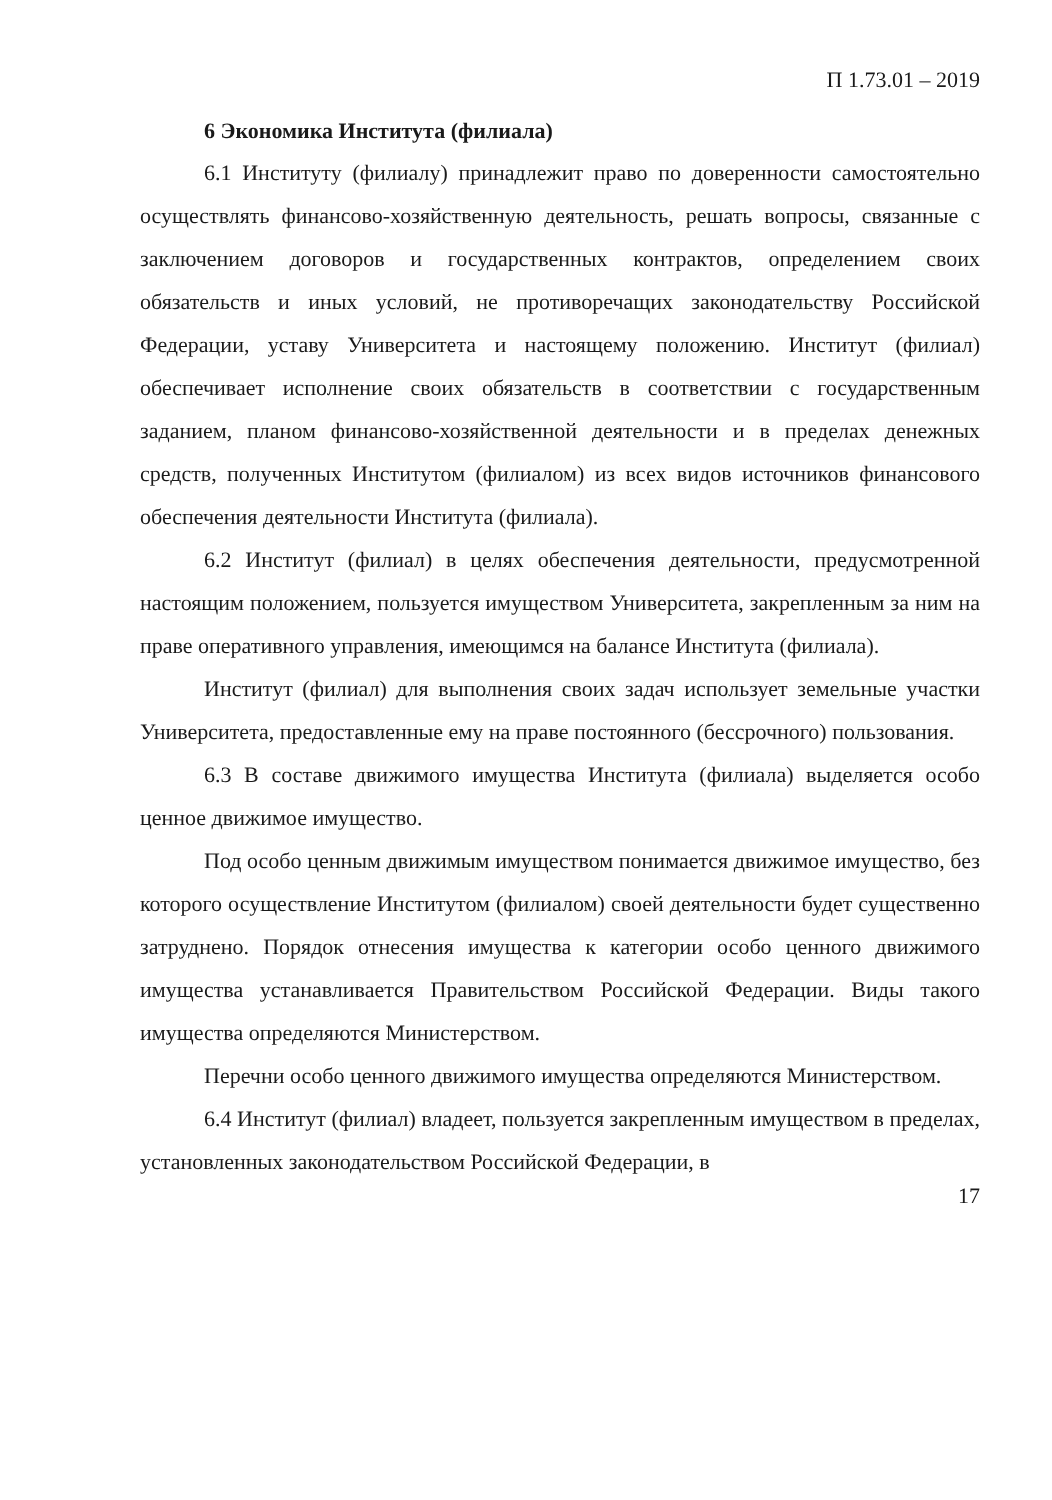П 1.73.01 – 2019
6 Экономика Института (филиала)
6.1 Институту (филиалу) принадлежит право по доверенности самостоятельно осуществлять финансово-хозяйственную деятельность, решать вопросы, связанные с заключением договоров и государственных контрактов, определением своих обязательств и иных условий, не противоречащих законодательству Российской Федерации, уставу Университета и настоящему положению. Институт (филиал) обеспечивает исполнение своих обязательств в соответствии с государственным заданием, планом финансово-хозяйственной деятельности и в пределах денежных средств, полученных Институтом (филиалом) из всех видов источников финансового обеспечения деятельности Института (филиала).
6.2 Институт (филиал) в целях обеспечения деятельности, предусмотренной настоящим положением, пользуется имуществом Университета, закрепленным за ним на праве оперативного управления, имеющимся на балансе Института (филиала).
Институт (филиал) для выполнения своих задач использует земельные участки Университета, предоставленные ему на праве постоянного (бессрочного) пользования.
6.3 В составе движимого имущества Института (филиала) выделяется особо ценное движимое имущество.
Под особо ценным движимым имуществом понимается движимое имущество, без которого осуществление Институтом (филиалом) своей деятельности будет существенно затруднено. Порядок отнесения имущества к категории особо ценного движимого имущества устанавливается Правительством Российской Федерации. Виды такого имущества определяются Министерством.
Перечни особо ценного движимого имущества определяются Министерством.
6.4 Институт (филиал) владеет, пользуется закрепленным имуществом в пределах, установленных законодательством Российской Федерации, в
17